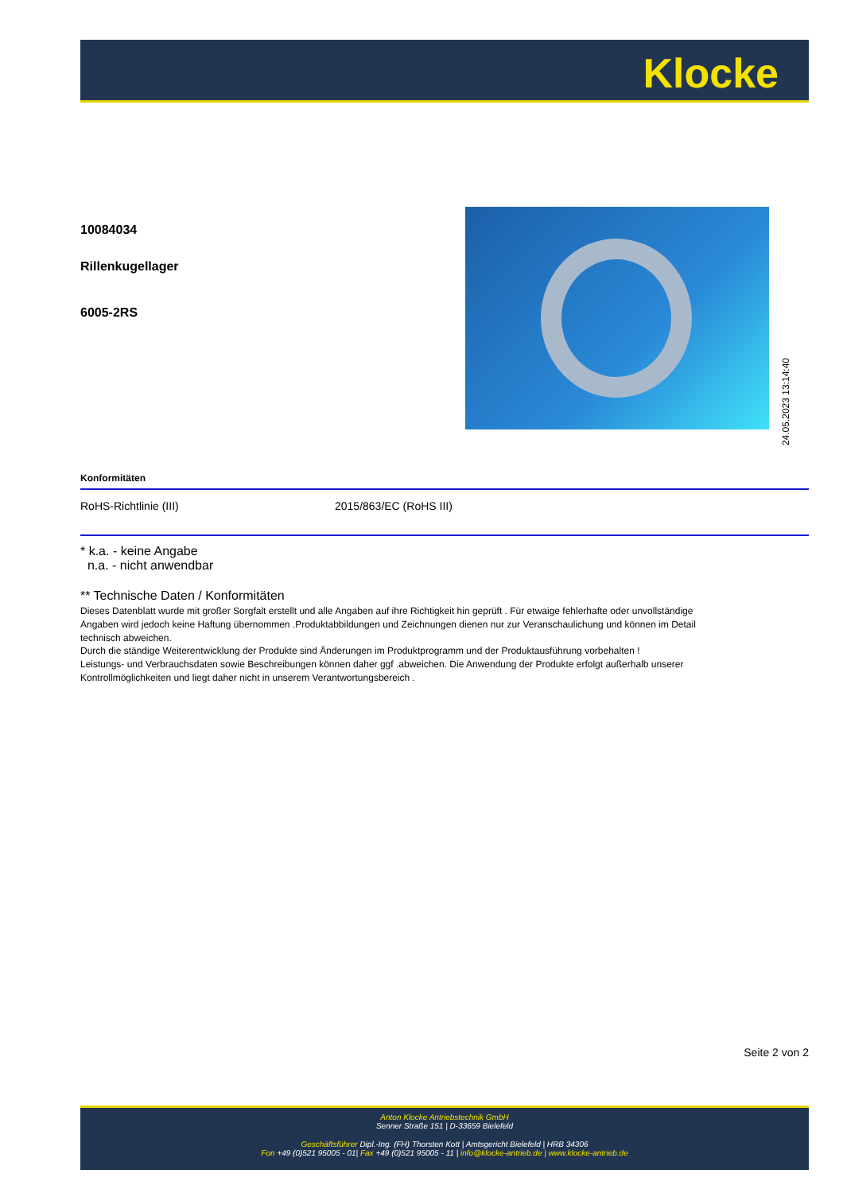Klocke
10084034
Rillenkugellager
6005-2RS
24.05.2023 13:14:40
| Konformitäten | |
| --- | --- |
| RoHS-Richtlinie (III) | 2015/863/EC (RoHS III) |
* k.a. - keine Angabe
n.a. - nicht anwendbar
** Technische Daten / Konformitäten
Dieses Datenblatt wurde mit großer Sorgfalt erstellt und alle Angaben auf ihre Richtigkeit hin geprüft . Für etwaige fehlerhafte oder unvollständige Angaben wird jedoch keine Haftung übernommen .Produktabbildungen und Zeichnungen dienen nur zur Veranschaulichung und können im Detail technisch abweichen.
Durch die ständige Weiterentwicklung der Produkte sind Änderungen im Produktprogramm und der Produktausführung vorbehalten !
Leistungs- und Verbrauchsdaten sowie Beschreibungen können daher ggf .abweichen. Die Anwendung der Produkte erfolgt außerhalb unserer Kontrollmöglichkeiten und liegt daher nicht in unserem Verantwortungsbereich .
Seite 2 von 2
Anton Klocke Antriebstechnik GmbH
Senner Straße 151 | D-33659 Bielefeld
Geschäftsführer Dipl.-Ing. (FH) Thorsten Kott | Amtsgericht Bielefeld | HRB 34306
Fon +49 (0)521 95005 - 01| Fax +49 (0)521 95005 - 11 | info@klocke-antrieb.de | www.klocke-antrieb.de